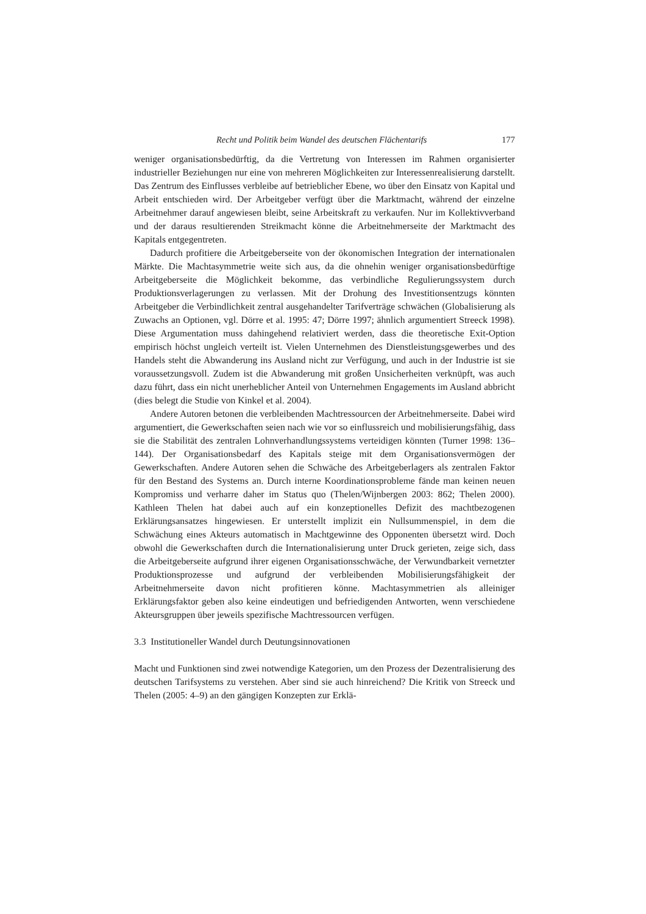Recht und Politik beim Wandel des deutschen Flächentarifs 177
weniger organisationsbedürftig, da die Vertretung von Interessen im Rahmen organisierter industrieller Beziehungen nur eine von mehreren Möglichkeiten zur Interessenrealisierung darstellt. Das Zentrum des Einflusses verbleibe auf betrieblicher Ebene, wo über den Einsatz von Kapital und Arbeit entschieden wird. Der Arbeitgeber verfügt über die Marktmacht, während der einzelne Arbeitnehmer darauf angewiesen bleibt, seine Arbeitskraft zu verkaufen. Nur im Kollektivverband und der daraus resultierenden Streikmacht könne die Arbeitnehmerseite der Marktmacht des Kapitals entgegentreten.
Dadurch profitiere die Arbeitgeberseite von der ökonomischen Integration der internationalen Märkte. Die Machtasymmetrie weite sich aus, da die ohnehin weniger organisationsbedürftige Arbeitgeberseite die Möglichkeit bekomme, das verbindliche Regulierungssystem durch Produktionsverlagerungen zu verlassen. Mit der Drohung des Investitionsentzugs könnten Arbeitgeber die Verbindlichkeit zentral ausgehandelter Tarifverträge schwächen (Globalisierung als Zuwachs an Optionen, vgl. Dörre et al. 1995: 47; Dörre 1997; ähnlich argumentiert Streeck 1998). Diese Argumentation muss dahingehend relativiert werden, dass die theoretische Exit-Option empirisch höchst ungleich verteilt ist. Vielen Unternehmen des Dienstleistungsgewerbes und des Handels steht die Abwanderung ins Ausland nicht zur Verfügung, und auch in der Industrie ist sie voraussetzungsvoll. Zudem ist die Abwanderung mit großen Unsicherheiten verknüpft, was auch dazu führt, dass ein nicht unerheblicher Anteil von Unternehmen Engagements im Ausland abbricht (dies belegt die Studie von Kinkel et al. 2004).
Andere Autoren betonen die verbleibenden Machtressourcen der Arbeitnehmerseite. Dabei wird argumentiert, die Gewerkschaften seien nach wie vor so einflussreich und mobilisierungsfähig, dass sie die Stabilität des zentralen Lohnverhandlungssystems verteidigen könnten (Turner 1998: 136–144). Der Organisationsbedarf des Kapitals steige mit dem Organisationsvermögen der Gewerkschaften. Andere Autoren sehen die Schwäche des Arbeitgeberlagers als zentralen Faktor für den Bestand des Systems an. Durch interne Koordinationsprobleme fände man keinen neuen Kompromiss und verharre daher im Status quo (Thelen/Wijnbergen 2003: 862; Thelen 2000). Kathleen Thelen hat dabei auch auf ein konzeptionelles Defizit des machtbezogenen Erklärungsansatzes hingewiesen. Er unterstellt implizit ein Nullsummenspiel, in dem die Schwächung eines Akteurs automatisch in Machtgewinne des Opponenten übersetzt wird. Doch obwohl die Gewerkschaften durch die Internationalisierung unter Druck gerieten, zeige sich, dass die Arbeitgeberseite aufgrund ihrer eigenen Organisationsschwäche, der Verwundbarkeit vernetzter Produktionsprozesse und aufgrund der verbleibenden Mobilisierungsfähigkeit der Arbeitnehmerseite davon nicht profitieren könne. Machtasymmetrien als alleiniger Erklärungsfaktor geben also keine eindeutigen und befriedigenden Antworten, wenn verschiedene Akteursgruppen über jeweils spezifische Machtressourcen verfügen.
3.3 Institutioneller Wandel durch Deutungsinnovationen
Macht und Funktionen sind zwei notwendige Kategorien, um den Prozess der Dezentralisierung des deutschen Tarifsystems zu verstehen. Aber sind sie auch hinreichend? Die Kritik von Streeck und Thelen (2005: 4–9) an den gängigen Konzepten zur Erklä-